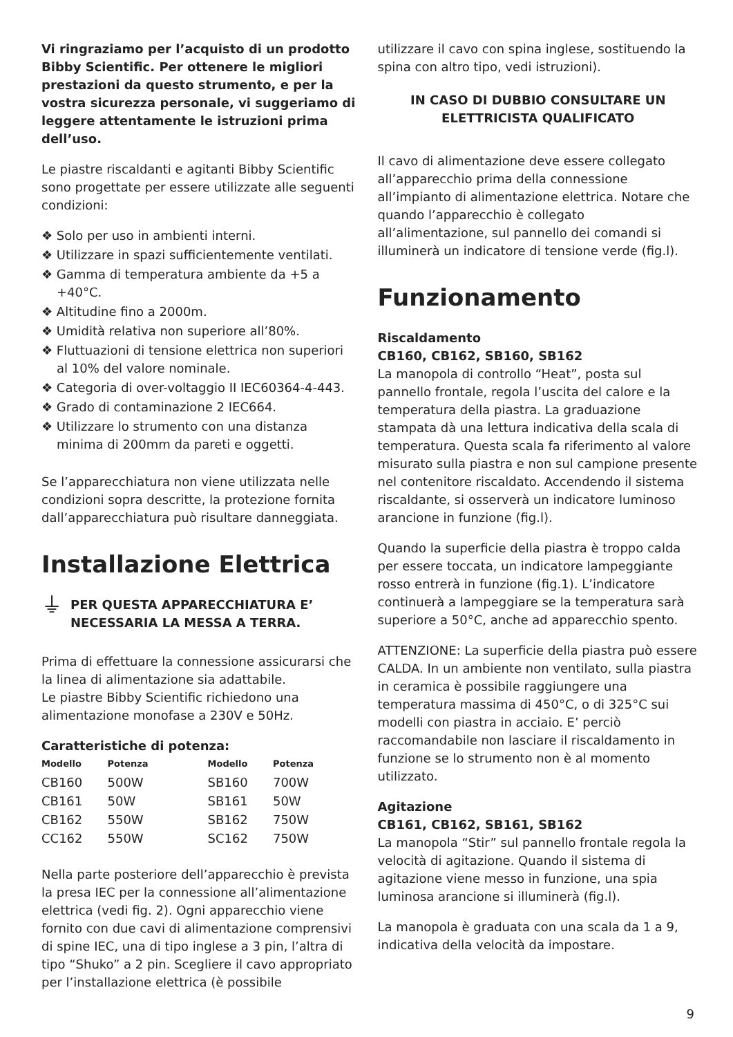Vi ringraziamo per l’acquisto di un prodotto Bibby Scientific. Per ottenere le migliori prestazioni da questo strumento, e per la vostra sicurezza personale, vi suggeriamo di leggere attentamente le istruzioni prima dell’uso.
Le piastre riscaldanti e agitanti Bibby Scientific sono progettate per essere utilizzate alle seguenti condizioni:
❖ Solo per uso in ambienti interni.
❖ Utilizzare in spazi sufficientemente ventilati.
❖ Gamma di temperatura ambiente da +5 a +40°C.
❖ Altitudine fino a 2000m.
❖ Umidità relativa non superiore all’80%.
❖ Fluttuazioni di tensione elettrica non superiori al 10% del valore nominale.
❖ Categoria di over-voltaggio II IEC60364-4-443.
❖ Grado di contaminazione 2 IEC664.
❖ Utilizzare lo strumento con una distanza minima di 200mm da pareti e oggetti.
Se l’apparecchiatura non viene utilizzata nelle condizioni sopra descritte, la protezione fornita dall’apparecchiatura può risultare danneggiata.
Installazione Elettrica
⏚ PER QUESTA APPARECCHIATURA E’ NECESSARIA LA MESSA A TERRA.
Prima di effettuare la connessione assicurarsi che la linea di alimentazione sia adattabile.
Le piastre Bibby Scientific richiedono una alimentazione monofase a 230V e 50Hz.
Caratteristiche di potenza:
| Modello | Potenza | Modello | Potenza |
| --- | --- | --- | --- |
| CB160 | 500W | SB160 | 700W |
| CB161 | 50W | SB161 | 50W |
| CB162 | 550W | SB162 | 750W |
| CC162 | 550W | SC162 | 750W |
Nella parte posteriore dell’apparecchio è prevista la presa IEC per la connessione all’alimentazione elettrica (vedi fig. 2). Ogni apparecchio viene fornito con due cavi di alimentazione comprensivi di spine IEC, una di tipo inglese a 3 pin, l’altra di tipo “Shuko” a 2 pin. Scegliere il cavo appropriato per l’installazione elettrica (è possibile
utilizzare il cavo con spina inglese, sostituendo la spina con altro tipo, vedi istruzioni).
IN CASO DI DUBBIO CONSULTARE UN ELETTRICISTA QUALIFICATO
Il cavo di alimentazione deve essere collegato all’apparecchio prima della connessione all’impianto di alimentazione elettrica. Notare che quando l’apparecchio è collegato all’alimentazione, sul pannello dei comandi si illuminerà un indicatore di tensione verde (fig.l).
Funzionamento
Riscaldamento
CB160, CB162, SB160, SB162
La manopola di controllo “Heat”, posta sul pannello frontale, regola l’uscita del calore e la temperatura della piastra. La graduazione stampata dà una lettura indicativa della scala di temperatura. Questa scala fa riferimento al valore misurato sulla piastra e non sul campione presente nel contenitore riscaldato. Accendendo il sistema riscaldante, si osserverà un indicatore luminoso arancione in funzione (fig.l).
Quando la superficie della piastra è troppo calda per essere toccata, un indicatore lampeggiante rosso entrerà in funzione (fig.1). L’indicatore continuerà a lampeggiare se la temperatura sarà superiore a 50°C, anche ad apparecchio spento.
ATTENZIONE: La superficie della piastra può essere CALDA. In un ambiente non ventilato, sulla piastra in ceramica è possibile raggiungere una temperatura massima di 450°C, o di 325°C sui modelli con piastra in acciaio. E’ perciò raccomandabile non lasciare il riscaldamento in funzione se lo strumento non è al momento utilizzato.
Agitazione
CB161, CB162, SB161, SB162
La manopola “Stir” sul pannello frontale regola la velocità di agitazione. Quando il sistema di agitazione viene messo in funzione, una spia luminosa arancione si illuminerà (fig.l).
La manopola è graduata con una scala da 1 a 9, indicativa della velocità da impostare.
9